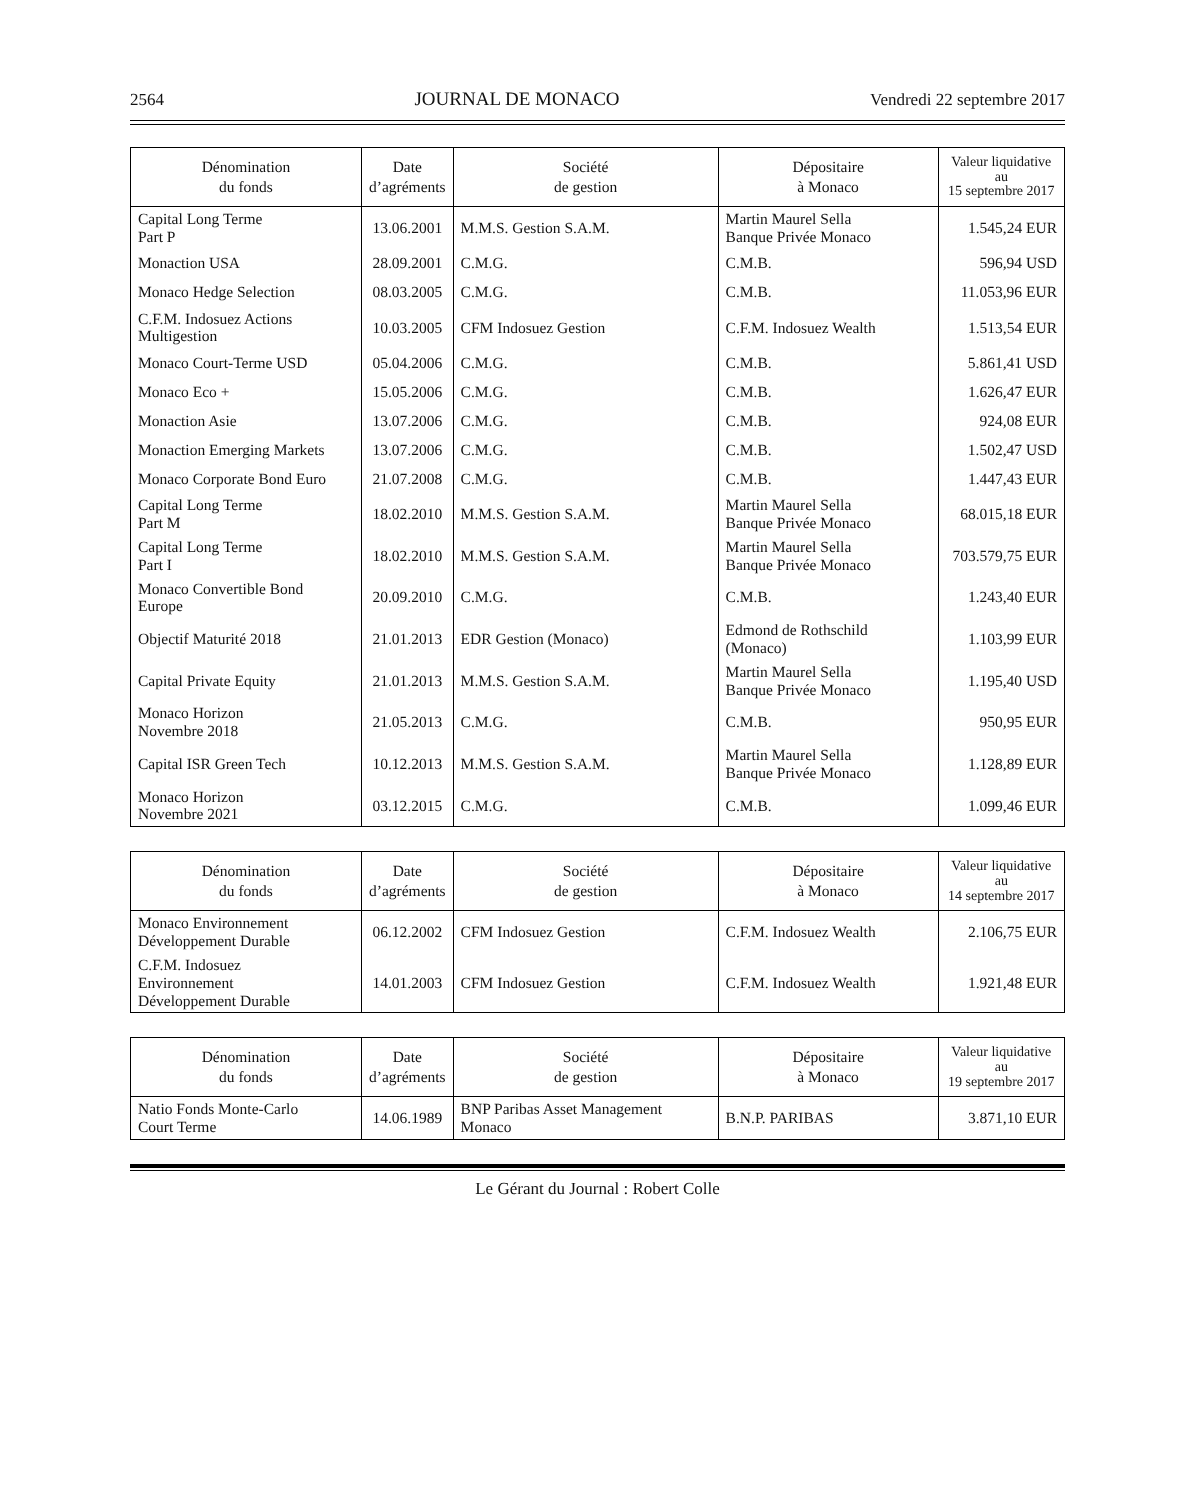2564 JOURNAL DE MONACO Vendredi 22 septembre 2017
| Dénomination du fonds | Date d’agréments | Société de gestion | Dépositaire à Monaco | Valeur liquidative au 15 septembre 2017 |
| --- | --- | --- | --- | --- |
| Capital Long Terme Part P | 13.06.2001 | M.M.S. Gestion S.A.M. | Martin Maurel Sella Banque Privée Monaco | 1.545,24 EUR |
| Monaction USA | 28.09.2001 | C.M.G. | C.M.B. | 596,94 USD |
| Monaco Hedge Selection | 08.03.2005 | C.M.G. | C.M.B. | 11.053,96 EUR |
| C.F.M. Indosuez Actions Multigestion | 10.03.2005 | CFM Indosuez Gestion | C.F.M. Indosuez Wealth | 1.513,54 EUR |
| Monaco Court-Terme USD | 05.04.2006 | C.M.G. | C.M.B. | 5.861,41 USD |
| Monaco Eco + | 15.05.2006 | C.M.G. | C.M.B. | 1.626,47 EUR |
| Monaction Asie | 13.07.2006 | C.M.G. | C.M.B. | 924,08 EUR |
| Monaction Emerging Markets | 13.07.2006 | C.M.G. | C.M.B. | 1.502,47 USD |
| Monaco Corporate Bond Euro | 21.07.2008 | C.M.G. | C.M.B. | 1.447,43 EUR |
| Capital Long Terme Part M | 18.02.2010 | M.M.S. Gestion S.A.M. | Martin Maurel Sella Banque Privée Monaco | 68.015,18 EUR |
| Capital Long Terme Part I | 18.02.2010 | M.M.S. Gestion S.A.M. | Martin Maurel Sella Banque Privée Monaco | 703.579,75 EUR |
| Monaco Convertible Bond Europe | 20.09.2010 | C.M.G. | C.M.B. | 1.243,40 EUR |
| Objectif Maturité 2018 | 21.01.2013 | EDR Gestion (Monaco) | Edmond de Rothschild (Monaco) | 1.103,99 EUR |
| Capital Private Equity | 21.01.2013 | M.M.S. Gestion S.A.M. | Martin Maurel Sella Banque Privée Monaco | 1.195,40 USD |
| Monaco Horizon Novembre 2018 | 21.05.2013 | C.M.G. | C.M.B. | 950,95 EUR |
| Capital ISR Green Tech | 10.12.2013 | M.M.S. Gestion S.A.M. | Martin Maurel Sella Banque Privée Monaco | 1.128,89 EUR |
| Monaco Horizon Novembre 2021 | 03.12.2015 | C.M.G. | C.M.B. | 1.099,46 EUR |
| Dénomination du fonds | Date d’agréments | Société de gestion | Dépositaire à Monaco | Valeur liquidative au 14 septembre 2017 |
| --- | --- | --- | --- | --- |
| Monaco Environnement Développement Durable | 06.12.2002 | CFM Indosuez Gestion | C.F.M. Indosuez Wealth | 2.106,75 EUR |
| C.F.M. Indosuez Environnement Développement Durable | 14.01.2003 | CFM Indosuez Gestion | C.F.M. Indosuez Wealth | 1.921,48 EUR |
| Dénomination du fonds | Date d’agréments | Société de gestion | Dépositaire à Monaco | Valeur liquidative au 19 septembre 2017 |
| --- | --- | --- | --- | --- |
| Natio Fonds Monte-Carlo Court Terme | 14.06.1989 | BNP Paribas Asset Management Monaco | B.N.P. PARIBAS | 3.871,10 EUR |
Le Gérant du Journal : Robert Colle